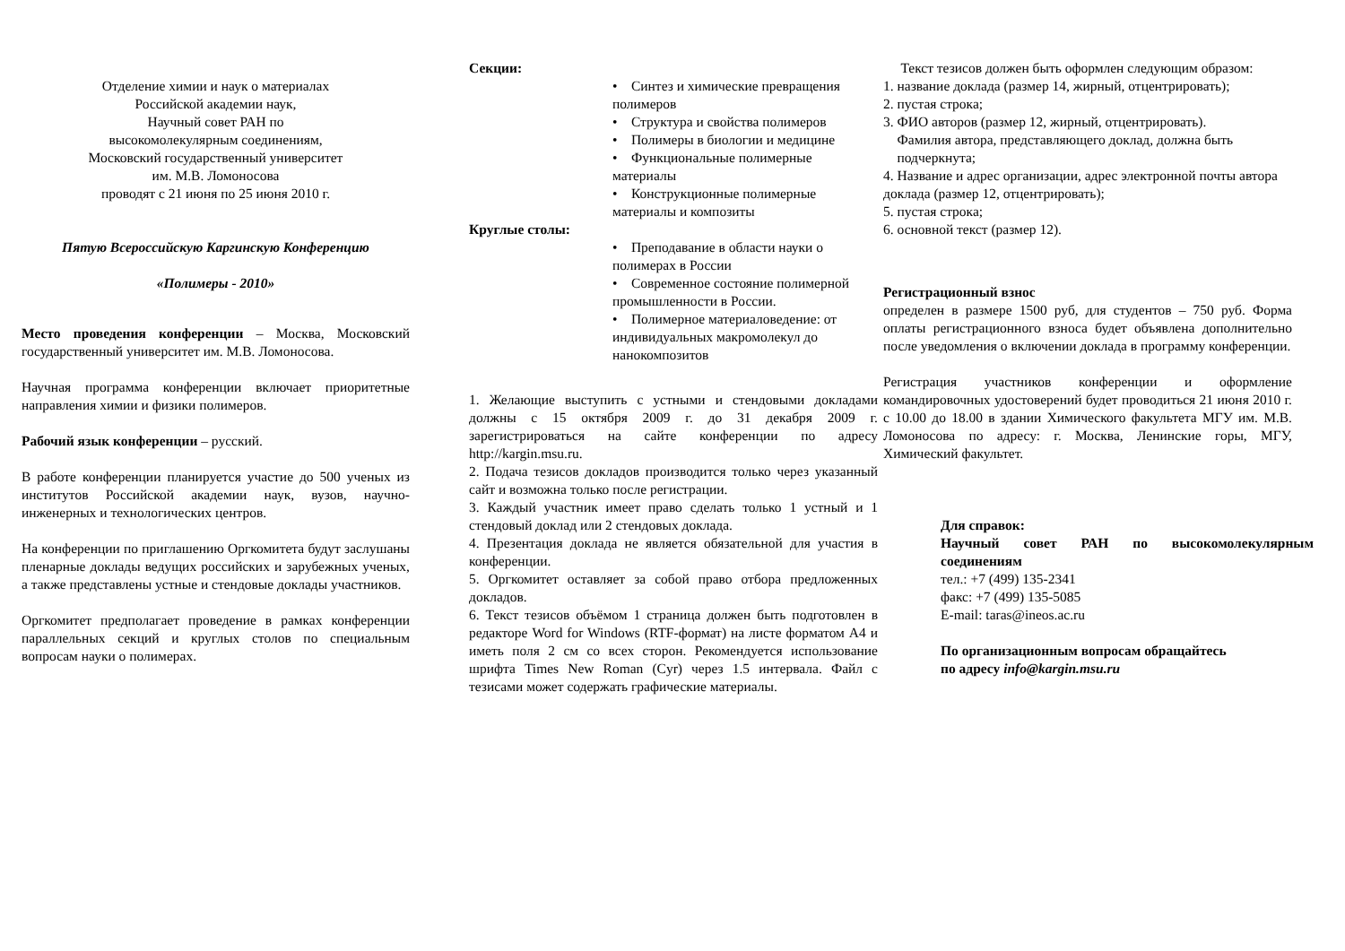Отделение химии и наук о материалах
Российской академии наук,
Научный совет РАН по
высокомолекулярным соединениям,
Московский государственный университет
им. М.В. Ломоносова
проводят с 21 июня по 25 июня 2010 г.
Пятую Всероссийскую Каргинскую Конференцию
«Полимеры - 2010»
Место проведения конференции – Москва, Московский государственный университет им. М.В. Ломоносова.
Научная программа конференции включает приоритетные направления химии и физики полимеров.
Рабочий язык конференции – русский.
В работе конференции планируется участие до 500 ученых из институтов Российской академии наук, вузов, научно-инженерных и технологических центров.
На конференции по приглашению Оргкомитета будут заслушаны пленарные доклады ведущих российских и зарубежных ученых, а также представлены устные и стендовые доклады участников.
Оргкомитет предполагает проведение в рамках конференции параллельных секций и круглых столов по специальным вопросам науки о полимерах.
Секции:
• Синтез и химические превращения полимеров
• Структура и свойства полимеров
• Полимеры в биологии и медицине
• Функциональные полимерные материалы
• Конструкционные полимерные материалы и композиты
Круглые столы:
• Преподавание в области науки о полимерах в России
• Современное состояние полимерной промышленности в России.
• Полимерное материаловедение: от индивидуальных макромолекул до нанокомпозитов
1. Желающие выступить с устными и стендовыми докладами должны с 15 октября 2009 г. до 31 декабря 2009 г. зарегистрироваться на сайте конференции по адресу http://kargin.msu.ru.
2. Подача тезисов докладов производится только через указанный сайт и возможна только после регистрации.
3. Каждый участник имеет право сделать только 1 устный и 1 стендовый доклад или 2 стендовых доклада.
4. Презентация доклада не является обязательной для участия в конференции.
5. Оргкомитет оставляет за собой право отбора предложенных докладов.
6. Текст тезисов объёмом 1 страница должен быть подготовлен в редакторе Word for Windows (RTF-формат) на листе форматом А4 и иметь поля 2 см со всех сторон. Рекомендуется использование шрифта Times New Roman (Cyr) через 1.5 интервала. Файл с тезисами может содержать графические материалы.
Текст тезисов должен быть оформлен следующим образом:
1. название доклада (размер 14, жирный, отцентрировать);
2. пустая строка;
3. ФИО авторов (размер 12, жирный, отцентрировать).
Фамилия автора, представляющего доклад, должна быть
подчеркнута;
4. Название и адрес организации, адрес электронной почты автора доклада (размер 12, отцентрировать);
5. пустая строка;
6. основной текст (размер 12).
Регистрационный взнос
определен в размере 1500 руб, для студентов – 750 руб. Форма оплаты регистрационного взноса будет объявлена дополнительно после уведомления о включении доклада в программу конференции.
Регистрация участников конференции и оформление командировочных удостоверений будет проводиться 21 июня 2010 г. с 10.00 до 18.00 в здании Химического факультета МГУ им. М.В. Ломоносова по адресу: г. Москва, Ленинские горы, МГУ, Химический факультет.
Для справок:
Научный совет РАН по высокомолекулярным соединениям
тел.: +7 (499) 135-2341
факс: +7 (499) 135-5085
E-mail: taras@ineos.ac.ru
По организационным вопросам обращайтесь
по адресу info@kargin.msu.ru